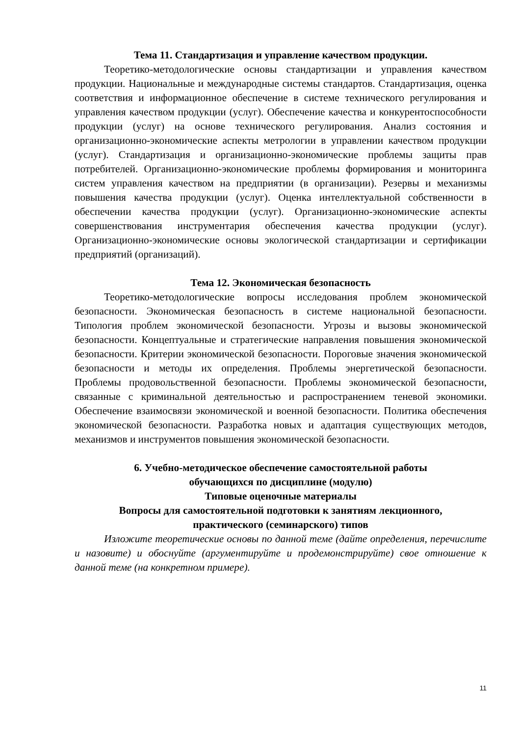Тема 11. Стандартизация и управление качеством продукции.
Теоретико-методологические основы стандартизации и управления качеством продукции. Национальные и международные системы стандартов. Стандартизация, оценка соответствия и информационное обеспечение в системе технического регулирования и управления качеством продукции (услуг). Обеспечение качества и конкурентоспособности продукции (услуг) на основе технического регулирования. Анализ состояния и организационно-экономические аспекты метрологии в управлении качеством продукции (услуг). Стандартизация и организационно-экономические проблемы защиты прав потребителей. Организационно-экономические проблемы формирования и мониторинга систем управления качеством на предприятии (в организации). Резервы и механизмы повышения качества продукции (услуг). Оценка интеллектуальной собственности в обеспечении качества продукции (услуг). Организационно-экономические аспекты совершенствования инструментария обеспечения качества продукции (услуг). Организационно-экономические основы экологической стандартизации и сертификации предприятий (организаций).
Тема 12. Экономическая безопасность
Теоретико-методологические вопросы исследования проблем экономической безопасности. Экономическая безопасность в системе национальной безопасности. Типология проблем экономической безопасности. Угрозы и вызовы экономической безопасности. Концептуальные и стратегические направления повышения экономической безопасности. Критерии экономической безопасности. Пороговые значения экономической безопасности и методы их определения. Проблемы энергетической безопасности. Проблемы продовольственной безопасности. Проблемы экономической безопасности, связанные с криминальной деятельностью и распространением теневой экономики. Обеспечение взаимосвязи экономической и военной безопасности. Политика обеспечения экономической безопасности. Разработка новых и адаптация существующих методов, механизмов и инструментов повышения экономической безопасности.
6. Учебно-методическое обеспечение самостоятельной работы
обучающихся по дисциплине (модулю)
Типовые оценочные материалы
Вопросы для самостоятельной подготовки к занятиям лекционного,
практического (семинарского) типов
Изложите теоретические основы по данной теме (дайте определения, перечислите и назовите) и обоснуйте (аргументируйте и продемонстрируйте) свое отношение к данной теме (на конкретном примере).
11